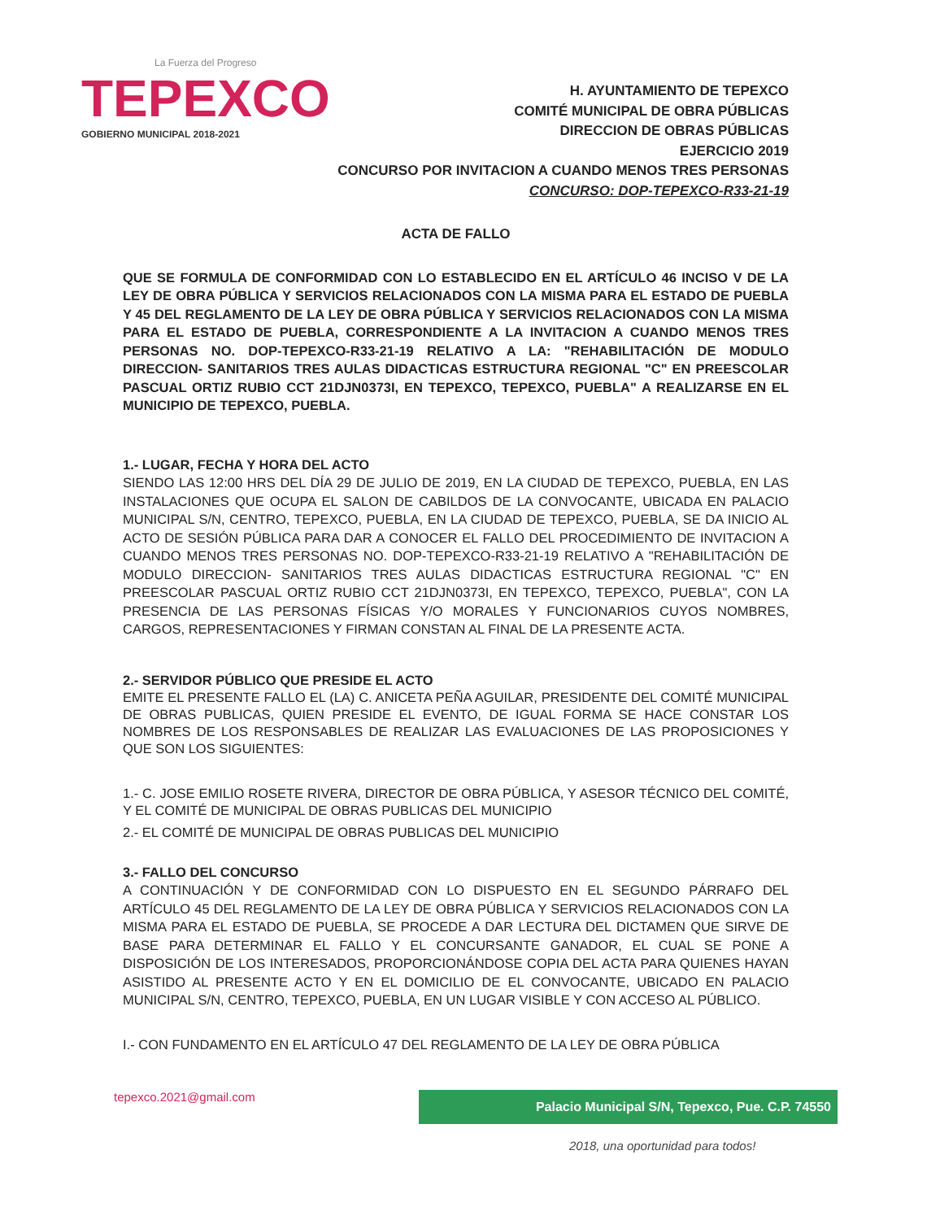La Fuerza del Progreso
TEPEXCO
GOBIERNO MUNICIPAL 2018-2021
H. AYUNTAMIENTO DE TEPEXCO
COMITÉ MUNICIPAL DE OBRA PÚBLICAS
DIRECCION DE OBRAS PÚBLICAS
EJERCICIO 2019
CONCURSO POR INVITACION A CUANDO MENOS TRES PERSONAS
CONCURSO: DOP-TEPEXCO-R33-21-19
ACTA DE FALLO
QUE SE FORMULA DE CONFORMIDAD CON LO ESTABLECIDO EN EL ARTÍCULO 46 INCISO V DE LA LEY DE OBRA PÚBLICA Y SERVICIOS RELACIONADOS CON LA MISMA PARA EL ESTADO DE PUEBLA Y 45 DEL REGLAMENTO DE LA LEY DE OBRA PÚBLICA Y SERVICIOS RELACIONADOS CON LA MISMA PARA EL ESTADO DE PUEBLA, CORRESPONDIENTE A LA INVITACION A CUANDO MENOS TRES PERSONAS NO. DOP-TEPEXCO-R33-21-19 RELATIVO A LA: "REHABILITACIÓN DE MODULO DIRECCION- SANITARIOS TRES AULAS DIDACTICAS ESTRUCTURA REGIONAL "C" EN PREESCOLAR PASCUAL ORTIZ RUBIO CCT 21DJN0373I, EN TEPEXCO, TEPEXCO, PUEBLA" A REALIZARSE EN EL MUNICIPIO DE TEPEXCO, PUEBLA.
1.- LUGAR, FECHA Y HORA DEL ACTO
SIENDO LAS 12:00 HRS DEL DÍA 29 DE JULIO DE 2019, EN LA CIUDAD DE TEPEXCO, PUEBLA, EN LAS INSTALACIONES QUE OCUPA EL SALON DE CABILDOS DE LA CONVOCANTE, UBICADA EN PALACIO MUNICIPAL S/N, CENTRO, TEPEXCO, PUEBLA, EN LA CIUDAD DE TEPEXCO, PUEBLA, SE DA INICIO AL ACTO DE SESIÓN PÚBLICA PARA DAR A CONOCER EL FALLO DEL PROCEDIMIENTO DE INVITACION A CUANDO MENOS TRES PERSONAS NO. DOP-TEPEXCO-R33-21-19 RELATIVO A "REHABILITACIÓN DE MODULO DIRECCION- SANITARIOS TRES AULAS DIDACTICAS ESTRUCTURA REGIONAL "C" EN PREESCOLAR PASCUAL ORTIZ RUBIO CCT 21DJN0373I, EN TEPEXCO, TEPEXCO, PUEBLA", CON LA PRESENCIA DE LAS PERSONAS FÍSICAS Y/O MORALES Y FUNCIONARIOS CUYOS NOMBRES, CARGOS, REPRESENTACIONES Y FIRMAN CONSTAN AL FINAL DE LA PRESENTE ACTA.
2.- SERVIDOR PÚBLICO QUE PRESIDE EL ACTO
EMITE EL PRESENTE FALLO EL (LA) C. ANICETA PEÑA AGUILAR, PRESIDENTE DEL COMITÉ MUNICIPAL DE OBRAS PUBLICAS, QUIEN PRESIDE EL EVENTO, DE IGUAL FORMA SE HACE CONSTAR LOS NOMBRES DE LOS RESPONSABLES DE REALIZAR LAS EVALUACIONES DE LAS PROPOSICIONES Y QUE SON LOS SIGUIENTES:
1.- C. JOSE EMILIO ROSETE RIVERA, DIRECTOR DE OBRA PÚBLICA, Y ASESOR TÉCNICO DEL COMITÉ, Y EL COMITÉ DE MUNICIPAL DE OBRAS PUBLICAS DEL MUNICIPIO
2.- EL COMITÉ DE MUNICIPAL DE OBRAS PUBLICAS DEL MUNICIPIO
3.- FALLO DEL CONCURSO
A CONTINUACIÓN Y DE CONFORMIDAD CON LO DISPUESTO EN EL SEGUNDO PÁRRAFO DEL ARTÍCULO 45 DEL REGLAMENTO DE LA LEY DE OBRA PÚBLICA Y SERVICIOS RELACIONADOS CON LA MISMA PARA EL ESTADO DE PUEBLA, SE PROCEDE A DAR LECTURA DEL DICTAMEN QUE SIRVE DE BASE PARA DETERMINAR EL FALLO Y EL CONCURSANTE GANADOR, EL CUAL SE PONE A DISPOSICIÓN DE LOS INTERESADOS, PROPORCIONÁNDOSE COPIA DEL ACTA PARA QUIENES HAYAN ASISTIDO AL PRESENTE ACTO Y EN EL DOMICILIO DE EL CONVOCANTE, UBICADO EN PALACIO MUNICIPAL S/N, CENTRO, TEPEXCO, PUEBLA, EN UN LUGAR VISIBLE Y CON ACCESO AL PÚBLICO.
I.- CON FUNDAMENTO EN EL ARTÍCULO 47 DEL REGLAMENTO DE LA LEY DE OBRA PÚBLICA
tepexco.2021@gmail.com Palacio Municipal S/N, Tepexco, Pue. C.P. 74550
2018, una oportunidad para todos!